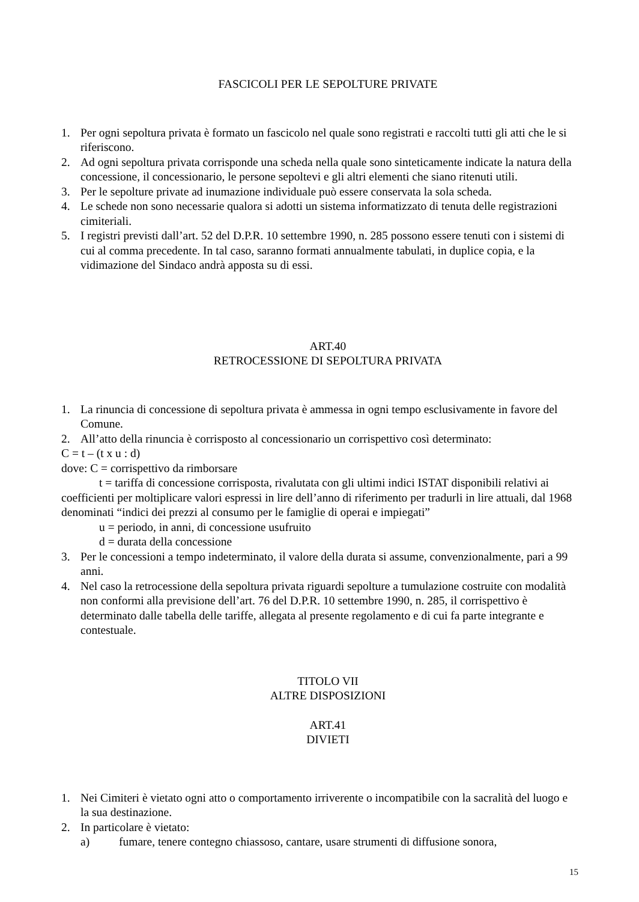FASCICOLI PER LE SEPOLTURE PRIVATE
1. Per ogni sepoltura privata è formato un fascicolo nel quale sono registrati e raccolti tutti gli atti che le si riferiscono.
2. Ad ogni sepoltura privata corrisponde una scheda nella quale sono sinteticamente indicate la natura della concessione, il concessionario, le persone sepoltevi e gli altri elementi che siano ritenuti utili.
3. Per le sepolture private ad inumazione individuale può essere conservata la sola scheda.
4. Le schede non sono necessarie qualora si adotti un sistema informatizzato di tenuta delle registrazioni cimiteriali.
5. I registri previsti dall’art. 52 del D.P.R. 10 settembre 1990, n. 285 possono essere tenuti con i sistemi di cui al comma precedente. In tal caso, saranno formati annualmente tabulati, in duplice copia, e la vidimazione del Sindaco andrà apposta su di essi.
ART.40
RETROCESSIONE DI SEPOLTURA PRIVATA
1. La rinuncia di concessione di sepoltura privata è ammessa in ogni tempo esclusivamente in favore del Comune.
2. All’atto della rinuncia è corrisposto al concessionario un corrispettivo così determinato:
C = t – (t x u : d)
dove: C = corrispettivo da rimborsare
t = tariffa di concessione corrisposta, rivalutata con gli ultimi indici ISTAT disponibili relativi ai coefficienti per moltiplicare valori espressi in lire dell’anno di riferimento per tradurli in lire attuali, dal 1968 denominati “indici dei prezzi al consumo per le famiglie di operai e impiegati”
u = periodo, in anni, di concessione usufruito
d = durata della concessione
3. Per le concessioni a tempo indeterminato, il valore della durata si assume, convenzionalmente, pari a 99 anni.
4. Nel caso la retrocessione della sepoltura privata riguardi sepolture a tumulazione costruite con modalità non conformi alla previsione dell’art. 76 del D.P.R. 10 settembre 1990, n. 285, il corrispettivo è determinato dalle tabella delle tariffe, allegata al presente regolamento e di cui fa parte integrante e contestuale.
TITOLO VII
ALTRE DISPOSIZIONI
ART.41
DIVIETI
1. Nei Cimiteri è vietato ogni atto o comportamento irriverente o incompatibile con la sacralità del luogo e la sua destinazione.
2. In particolare è vietato:
a) fumare, tenere contegno chiassoso, cantare, usare strumenti di diffusione sonora,
15